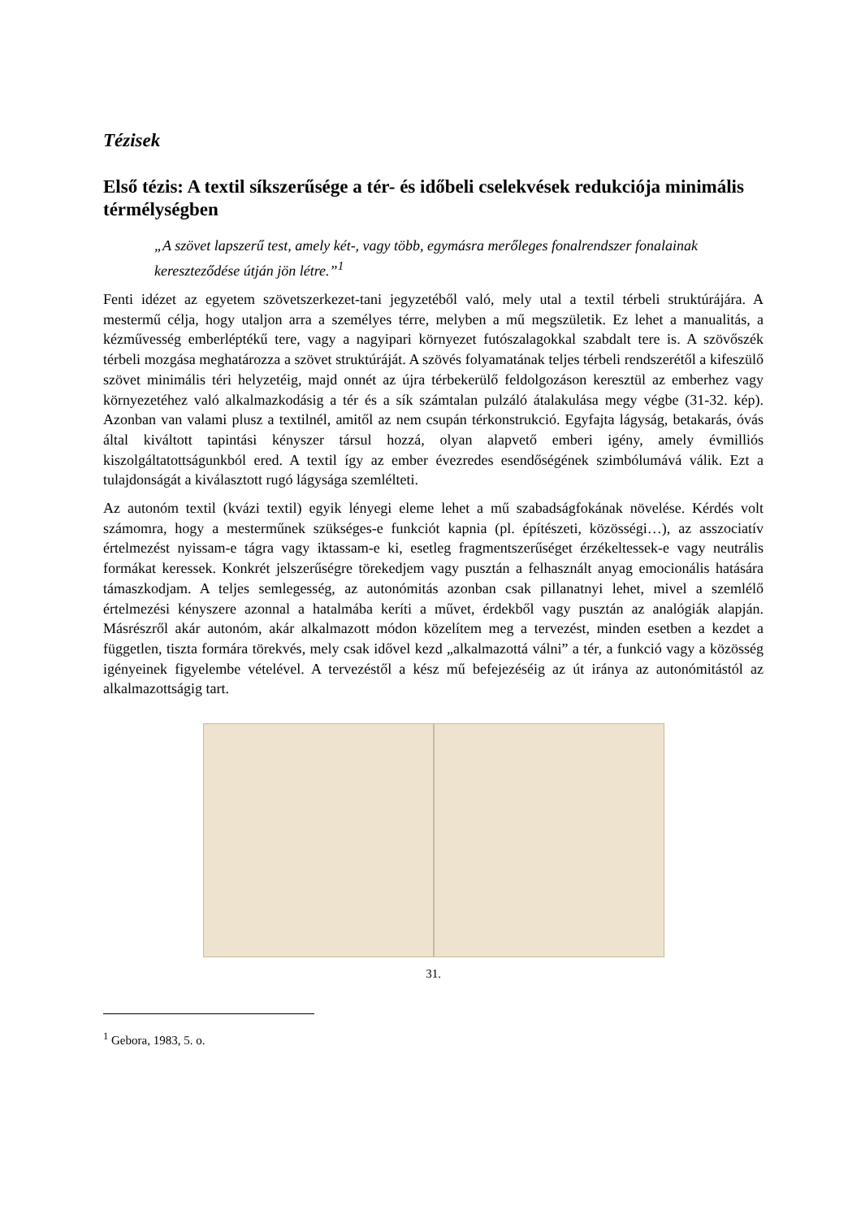Tézisek
Első tézis: A textil síkszerűsége a tér- és időbeli cselekvések redukciója minimális térmélységben
„A szövet lapszerű test, amely két-, vagy több, egymásra merőleges fonalrendszer fonalainak kereszteződése útján jön létre.”<sup>1</sup>
Fenti idézet az egyetem szövetszerkezet-tani jegyzetéből való, mely utal a textil térbeli struktúrájára. A mestermű célja, hogy utaljon arra a személyes térre, melyben a mű megszületik. Ez lehet a manualitás, a kézművesség emberléptékű tere, vagy a nagyipari környezet futószalagokkal szabdalt tere is. A szövőszék térbeli mozgása meghatározza a szövet struktúráját. A szövés folyamatának teljes térbeli rendszerétől a kifeszülő szövet minimális téri helyzetéig, majd onnét az újra térbekerülő feldolgozáson keresztül az emberhez vagy környezetéhez való alkalmazkodásig a tér és a sík számtalan pulzáló átalakulása megy végbe (31-32. kép). Azonban van valami plusz a textilnél, amitől az nem csupán térkonstrukció. Egyfajta lágyság, betakarás, óvás által kiváltott tapintási kényszer társul hozzá, olyan alapvető emberi igény, amely évmilliós kiszolgáltatottságunkból ered. A textil így az ember évezredes esendőségének szimbólumává válik. Ezt a tulajdonságát a kiválasztott rugó lágysága szemlélteti.
Az autonóm textil (kvázi textil) egyik lényegi eleme lehet a mű szabadságfokának növelése. Kérdés volt számomra, hogy a mesterműnek szükséges-e funkciót kapnia (pl. építészeti, közösségi…), az asszociatív értelmezést nyissam-e tágra vagy iktassam-e ki, esetleg fragmentszerűséget érzékeltessek-e vagy neutrális formákat keressek. Konkrét jelszerűségre törekedjem vagy pusztán a felhasznált anyag emocionális hatására támaszkodjam. A teljes semlegesség, az autonómitás azonban csak pillanatnyi lehet, mivel a szemlélő értelmezési kényszere azonnal a hatalmába keríti a művet, érdekből vagy pusztán az analógiák alapján. Másrészről akár autonóm, akár alkalmazott módon közelítem meg a tervezést, minden esetben a kezdet a független, tiszta formára törekvés, mely csak idővel kezd „alkalmazottá válni” a tér, a funkció vagy a közösség igényeinek figyelembe vételével. A tervezéstől a kész mű befejezéséig az út iránya az autonómitástól az alkalmazottságig tart.
31.
<sup>1</sup> Gebora, 1983, 5. o.